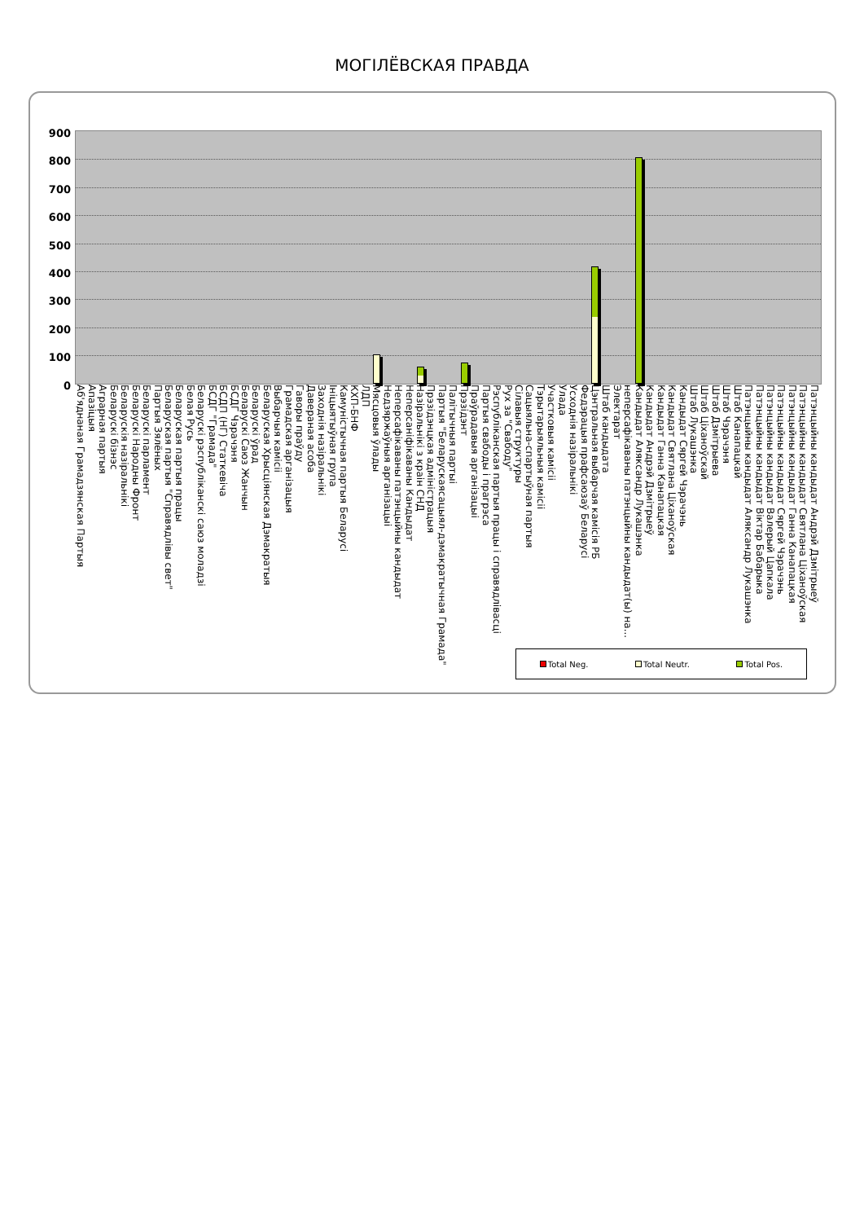МОГІЛЁВСКАЯ ПРАВДА
900
800
700
600
500
400
300
200
100
0
Аб'яднаная Грамадзянская Партыя Апазіцыя Аграрная партыя Беларускі бізнэс Беларускія назіральнікі Беларускі Народны Фронт Беларускі парламент Партыя Зялёных Беларуская партыя "Справядлівы свет" Беларуская партыя працы Белая Русь Беларускі рэспубліканскі саюз моладзі БСДГ "Грамада" БСДП (НГ) Статкевіча БСДГ Чэрачэня Беларускі Саюз Жанчын Беларускі ўрад Беларуская Хрысціянская Дэмакратыя Выбарчыя камісіі Грамадская арганізацыя Гаворы праўду Даверaная асоба Заходнія назіральнікі Ініцыятыўная група Камуністычная партыя Беларусі КХП-БНФ ЛДП Мясцовыя ўлады Недзяржаўныя арганізацыі Неперсафікаваны патэнцыйны кандыдат Неперсаніфікаваны Кандыдат Назіральнікі з краін СНД Прэзідэнцкая адміністрацыя Партыя "Беларускаясацыял-дэмакратычная Грамада" Палітычныя партыі Прэзідэнт Праўрадавыя арганізацыі Партыя свабоды і прагрэса Рэспубліканская партыя працы і справядлівасці Рух за "Свабоду" Сілавыя структуры Сацыяльна-спартыўная партыя Тэрытарыяльныя камісіі Участковыя камісіі Улада Усходнія назіральнікі Федэрацыя прафсаюзаў Беларусі Цэнтральная выбарчая камісія РБ Штаб кандыдата Электарат неперсафікаваны патэнцыйны кандыдат(ы) на... Кандыдат Аляксандр Лукашэнка Кандыдат Андрэй Дзмітрыеў Кандыдат Ганна Канапацкая Кандыдат Святлана Ціханоўская Кандыдат Сяргей Чэрачэнь Штаб Лукашэнка Штаб Ціханоўскай Штаб Дзмітрыева Штаб Чэрачэня Штаб Канапацкай Патэнцыйны кандыдат Аляксандр Лукашэнка Патэнцыйны кандыдат Віктар Бабарыка Патэнцыйны кандыдат Валерый Цапкала Патэнцыйны кандыдат Сяргей Чэрачэнь Патэнцыйны кандыдат Ганна Канапацкая Патэнцыйны кандыдат Святлана Ціханоўская Патэнцыйны кандыдат Андрэй Дзмітрыеў
Total Neg. Total Neutr. Total Pos.